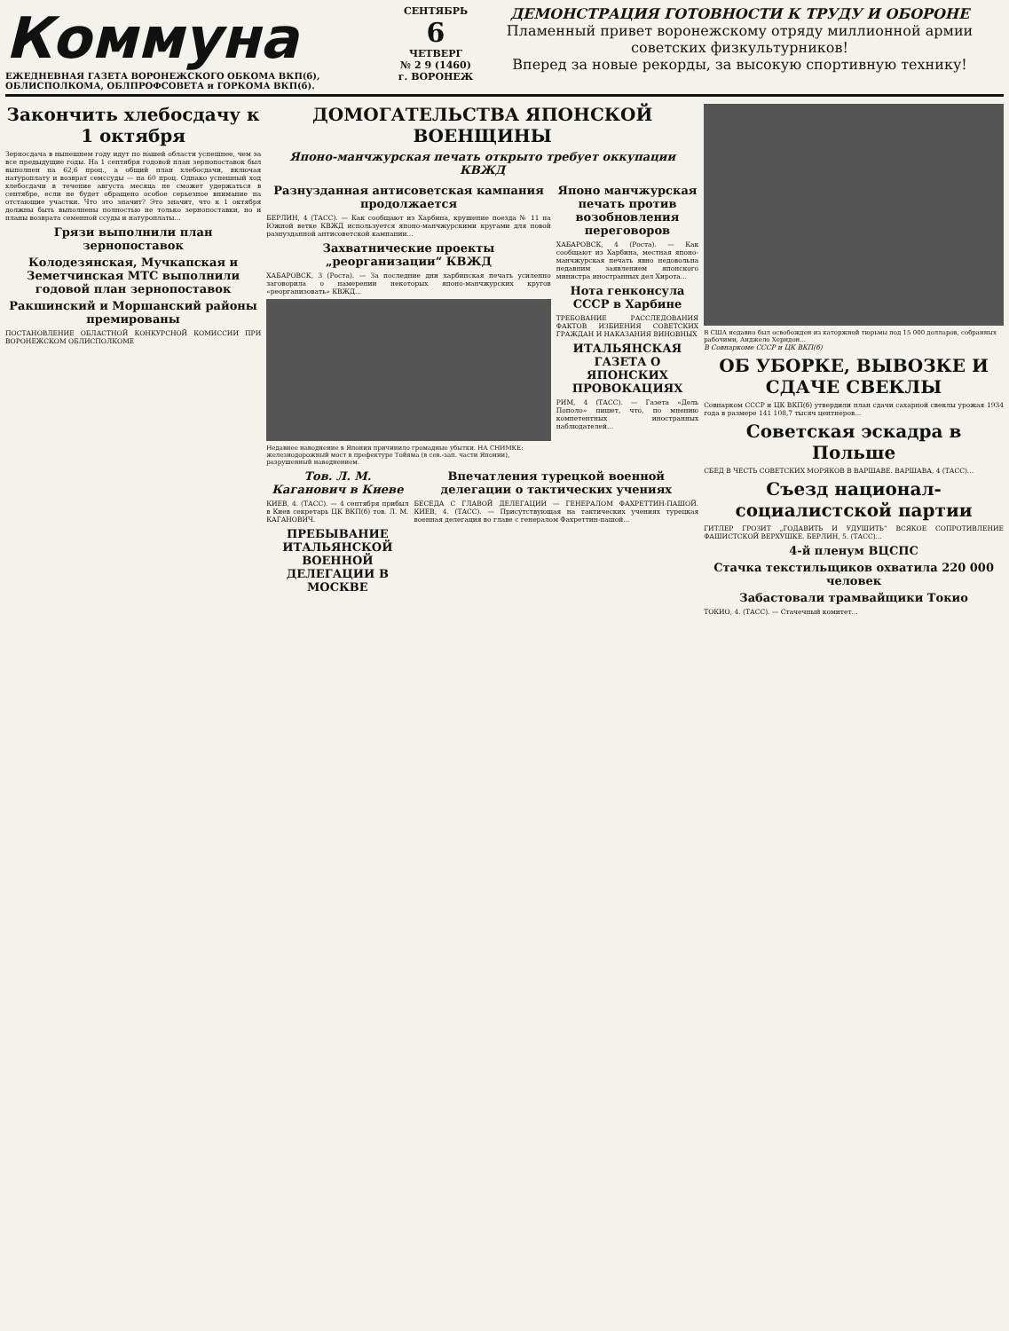Коммуна
ЕЖЕДНЕВНАЯ ГАЗЕТА ВОРОНЕЖСКОГО ОБКОМА ВКП(б), ОБЛИСПОЛКОМА, ОБЛПРОФСОВЕТА и ГОРКОМА ВКП(б).
СЕНТЯБРЬ
6
ЧЕТВЕРГ
№ 2 9 (1460) г. ВОРОНЕЖ
ДЕМОНСТРАЦИЯ ГОТОВНОСТИ К ТРУДУ И ОБОРОНЕ
Пламенный привет воронежскому отряду миллионной армии советских физкультурников!
Вперед за новые рекорды, за высокую спортивную технику!
Закончить хлебосдачу к 1 октября
Зерносдача в нынешнем году идут по нашей области успешнее, чем за все предыдущие годы. На 1 сентября годовой план зернопоставок был выполнен на 62,6 проц., а общий план хлебосдачи, включая натуроплату и возврат семссуды — на 60 проц. Однако успешный ход хлебосдачи в течение августа месяца не сможет удержаться в сентябре, если не будет обращено особое серьезное внимание на отстающие участки. Что это значит? Это значит, что к 1 октября должны быть выполнены полностью не только зернопоставки, но и планы возврата семенной ссуды и натуроплаты...
Грязи выполнили план зернопоставок
Колодезянская, Мучкапская и Земетчинская МТС выполнили годовой план зернопоставок
Ракшинский и Моршанский районы премированы
ПОСТАНОВЛЕНИЕ ОБЛАСТНОЙ КОНКУРСНОЙ КОМИССИИ ПРИ ВОРОНЕЖСКОМ ОБЛИСПОЛКОМЕ
ДОМОГАТЕЛЬСТВА ЯПОНСКОЙ ВОЕНЩИНЫ
Японо-манчжурская печать открыто требует оккупации КВЖД
Разнузданная антисоветская кампания продолжается
БЕРЛИН, 4 (ТАСС). — Как сообщают из Харбина, крушение поезда № 11 на Южной ветке КВЖД используется японо-манчжурскими кругами для новой разнузданной антисоветской кампании...
Захватнические проекты „реорганизации“ КВЖД
ХАБАРОВСК, 3 (Роста). — За последние дни харбинская печать усиленно заговорила о намерении некоторых японо-манчжурских кругов «реорганизовать» КВЖД...
Недавнее наводнение в Японии причинило громадные убытки. НА СНИМКЕ: железнодорожный мост в префектуре Тойяма (в сев.-зап. части Японии), разрушенный наводнением.
Японо манчжурская печать против возобновления переговоров
ХАБАРОВСК, 4 (Роста). — Как сообщают из Харбина, местная японо-манчжурская печать явно недовольна недавним заявлением японского министра иностранных дел Хирота...
Нота генконсула СССР в Харбине
ТРЕБОВАНИЕ РАССЛЕДОВАНИЯ ФАКТОВ ИЗБИЕНИЯ СОВЕТСКИХ ГРАЖДАН И НАКАЗАНИЯ ВИНОВНЫХ
ИТАЛЬЯНСКАЯ ГАЗЕТА О ЯПОНСКИХ ПРОВОКАЦИЯХ
РИМ, 4 (ТАСС). — Газета «Дель Пополо» пишет, что, по мнению компетентных иностранных наблюдателей...
Тов. Л. М. Каганович в Киеве
КИЕВ, 4. (ТАСС). — 4 сентября прибыл в Киев секретарь ЦК ВКП(б) тов. Л. М. КАГАНОВИЧ.
ПРЕБЫВАНИЕ ИТАЛЬЯНСКОЙ ВОЕННОЙ ДЕЛЕГАЦИИ В МОСКВЕ
Впечатления турецкой военной делегации о тактических учениях
БЕСЕДА С ГЛАВОЙ ДЕЛЕГАЦИИ — ГЕНЕРАЛОМ ФАХРЕТТИН-ПАШОЙ. КИЕВ, 4. (ТАСС). — Присутствующая на тактических учениях турецкая военная делегация во главе с генералом Фахреттин-пашой...
В США недавно был освобожден из каторжной тюрьмы под 15 000 долларов, собранных рабочими, Анджело Херндон...
В Совнаркоме СССР и ЦК ВКП(б)
ОБ УБОРКЕ, ВЫВОЗКЕ И СДАЧЕ СВЕКЛЫ
Совнарком СССР и ЦК ВКП(б) утвердили план сдачи сахарной свеклы урожая 1934 года в размере 141 108,7 тысяч центнеров...
Советская эскадра в Польше
СБЕД В ЧЕСТЬ СОВЕТСКИХ МОРЯКОВ В ВАРШАВЕ. ВАРШАВА, 4 (ТАСС)...
Съезд национал-социалистской партии
ГИТЛЕР ГРОЗИТ „ГОДАВИТЬ И УДУШИТЬ“ ВСЯКОЕ СОПРОТИВЛЕНИЕ ФАШИСТСКОЙ ВЕРХУШКЕ. БЕРЛИН, 5. (ТАСС)...
4-й пленум ВЦСПС
Стачка текстильщиков охватила 220 000 человек
Забастовали трамвайщики Токио
ТОКИО, 4. (ТАСС). — Стачечный комитет...